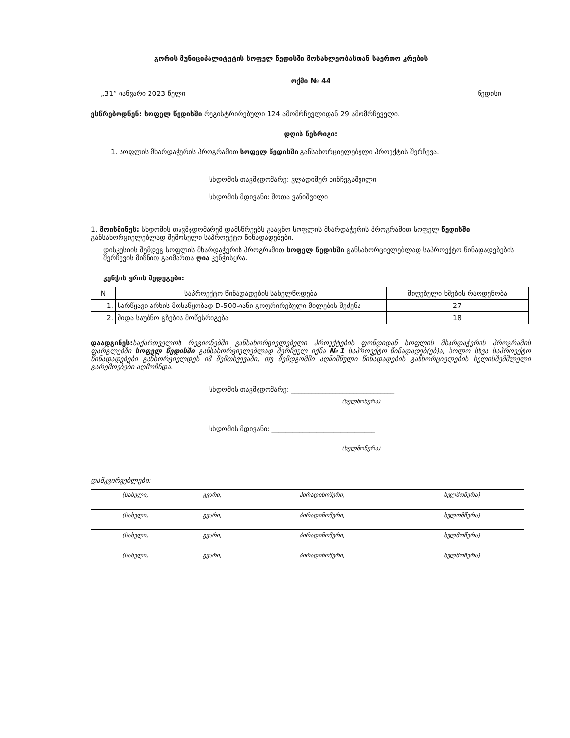გორის მუნიციპალიტეტის სოფელ წედისში მოსახლეობასთან საერთო კრების
ოქმი № 44
„31“ იანვარი 2023 წელი წედისი
ესწრებოდნენ: სოფელ წედისში რეგისტრირებული 124 ამომრჩევლიდან 29 ამომრჩეველი.
დღის წესრიგი:
1. სოფლის მხარდაჭერის პროგრამით სოფელ წედისში განსახორციელებელი პროექტის შერჩევა.
სხდომის თავმჯდომარე: ვლადიმერ ხინჩეგაშვილი
სხდომის მდივანი: შოთა ვანიშვილი
1. მოისმინეს: სხდომის თავმჯდომარემ დამსწრეებს გააცნო სოფლის მხარდაჭერის პროგრამით სოფელ წედისში განსახორციელებლად შემოსული საპროექტო წინადადებები.
დისკუსიის შემდეგ სოფლის მხარდაჭერის პროგრამით სოფელ წედისში განსახორციელებლად საპროექტო წინადადებების შერჩევის მიზნით გაიმართა ღია კენჭისყრა.
კენჭის ყრის შედეგები:
| N | საპროექტო წინადადების სახელწოდება | მიღებული ხმების რაოდენობა |
| --- | --- | --- |
| 1. | სარწყავი არხის მოსაწყობად D-500-იანი გოფრირებული მილების შეძენა | 27 |
| 2. | შიდა საუბნო გზების მოწესრიგება | 18 |
დაადგინეს: საქართველოს რეგიონებში განსახორციელებელი პროექტების ფონდიდან სოფლის მხარდაჭერის პროგრამის ფარგლებში სოფელ წედისში განსახორციელებლად შერჩეულ იქნა №1 საპროექტო წინადადებ(ებ)ა, ხოლო სხვა საპროექტო წინადადებები განხორციელდეს იმ შემთხვევაში, თუ შემდგომში აღნიშნული წინადადების განხორციელების ხელისშემშლელი გარემოებები აღმოჩნდა.
სხდომის თავმჯდომარე: ______________________________
(ხელმოწერა)
სხდომის მდივანი: ______________________________
(ხელმოწერა)
დამკვირვებლები:
| (სახელი, | გვარი, | პირადინომერი, | ხელმოწერა) |
| (სახელი, | გვარი, | პირადინომერი, | ხელომწერა) |
| (სახელი, | გვარი, | პირადინომერი, | ხელმოწერა) |
| (სახელი, | გვარი, | პირადინომერი, | ხელმოწერა) |